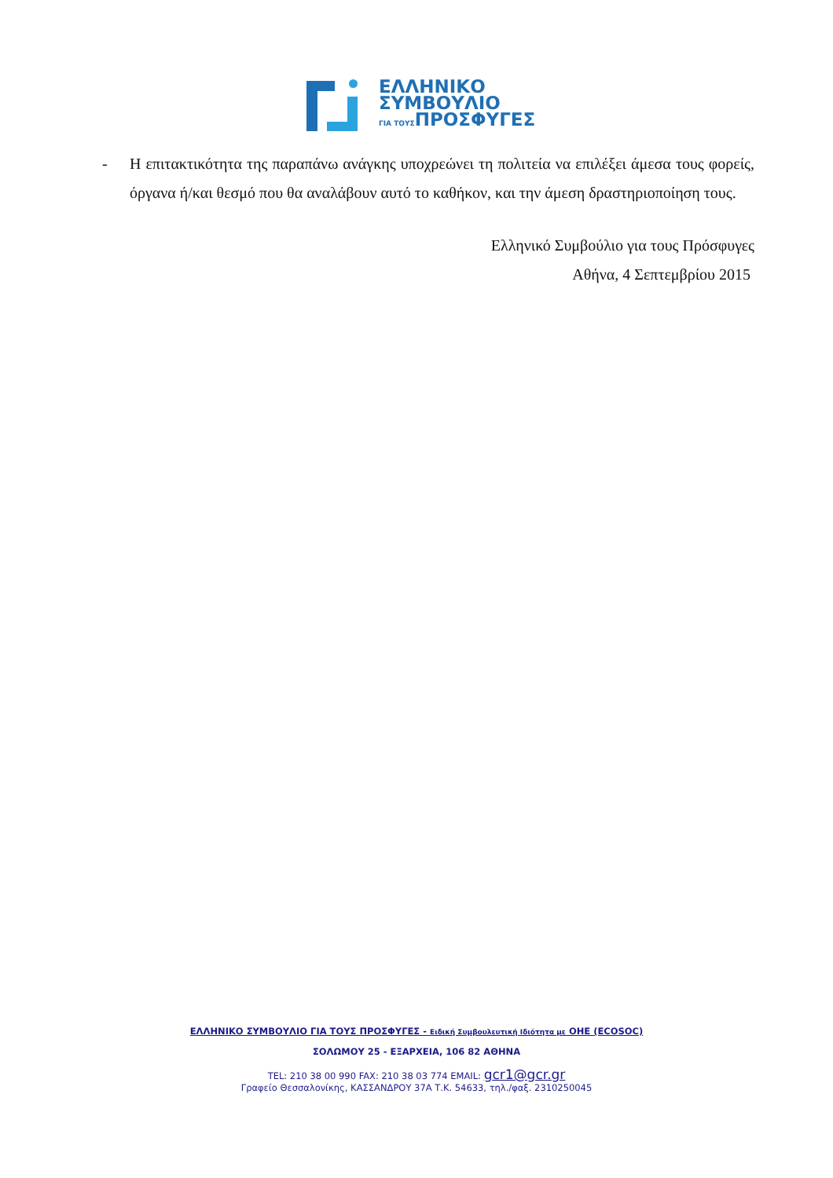ΕΛΛΗΝΙΚΟ
ΣΥΜΒΟΥΛΙΟ
ΓΙΑ ΤΟΥΣΠΡΟΣΦΥΓΕΣ
- Η επιτακτικότητα της παραπάνω ανάγκης υποχρεώνει τη πολιτεία να επιλέξει άμεσα τους φορείς, όργανα ή/και θεσμό που θα αναλάβουν αυτό το καθήκον, και την άμεση δραστηριοποίηση τους.
Ελληνικό Συμβούλιο για τους Πρόσφυγες
Αθήνα, 4 Σεπτεμβρίου 2015
ΕΛΛΗΝΙΚΟ ΣΥΜΒΟΥΛΙΟ ΓΙΑ ΤΟΥΣ ΠΡΟΣΦΥΓΕΣ - Ειδική Συμβουλευτική Ιδιότητα με ΟΗΕ (ECOSOC)
ΣΟΛΩΜΟΥ 25 - ΕΞΑΡΧΕΙΑ, 106 82 ΑΘΗΝΑ
TEL: 210 38 00 990 FAX: 210 38 03 774 EMAIL: gcr1@gcr.gr
Γραφείο Θεσσαλονίκης, ΚΑΣΣΑΝΔΡΟΥ 37Α Τ.Κ. 54633, τηλ./φαξ. 2310250045